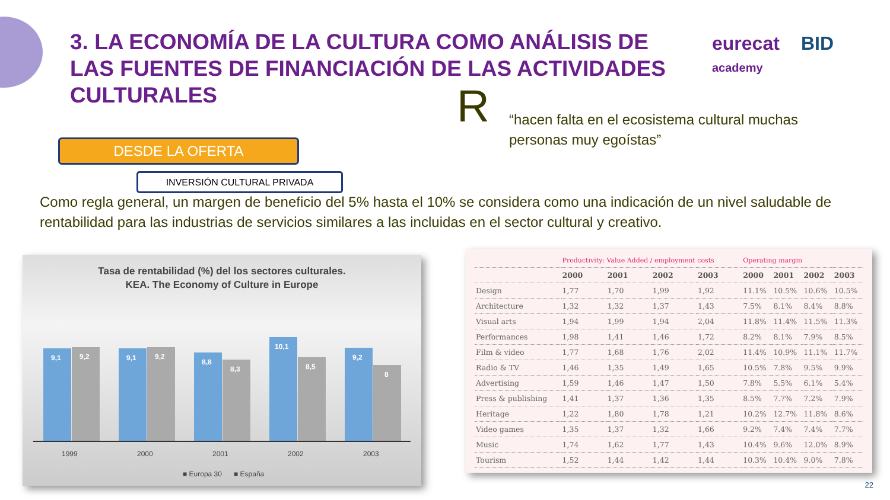3. LA ECONOMÍA DE LA CULTURA COMO ANÁLISIS DE LAS FUENTES DE FINANCIACIÓN DE LAS ACTIVIDADES CULTURALES
eurecat
academy
BID
R
“hacen falta en el ecosistema cultural muchas personas muy egoístas”
DESDE LA OFERTA
INVERSIÓN CULTURAL PRIVADA
Como regla general, un margen de beneficio del 5% hasta el 10% se considera como una indicación de un nivel saludable de rentabilidad para las industrias de servicios similares a las incluidas en el sector cultural y creativo.
Tasa de rentabilidad (%) del los sectores culturales.
KEA. The Economy of Culture in Europe
9,1
9,2
9,1
9,2
8,8
8,3
10,1
8,5
9,2
8
1999
2000
2001
2002
2003
■ Europa 30
■ España
| | Productivity: Value Added / employment costs | | | | Operating margin | | | |
| | 2000 | 2001 | 2002 | 2003 | 2000 | 2001 | 2002 | 2003 |
| Design | 1,77 | 1,70 | 1,99 | 1,92 | 11.1% | 10.5% | 10.6% | 10.5% |
| Architecture | 1,32 | 1,32 | 1,37 | 1,43 | 7.5% | 8.1% | 8.4% | 8.8% |
| Visual arts | 1,94 | 1,99 | 1,94 | 2,04 | 11.8% | 11.4% | 11.5% | 11.3% |
| Performances | 1,98 | 1,41 | 1,46 | 1,72 | 8.2% | 8.1% | 7.9% | 8.5% |
| Film & video | 1,77 | 1,68 | 1,76 | 2,02 | 11.4% | 10.9% | 11.1% | 11.7% |
| Radio & TV | 1,46 | 1,35 | 1,49 | 1,65 | 10.5% | 7.8% | 9.5% | 9.9% |
| Advertising | 1,59 | 1,46 | 1,47 | 1,50 | 7.8% | 5.5% | 6.1% | 5.4% |
| Press & publishing | 1,41 | 1,37 | 1,36 | 1,35 | 8.5% | 7.7% | 7.2% | 7.9% |
| Heritage | 1,22 | 1,80 | 1,78 | 1,21 | 10.2% | 12.7% | 11.8% | 8.6% |
| Video games | 1,35 | 1,37 | 1,32 | 1,66 | 9.2% | 7.4% | 7.4% | 7.7% |
| Music | 1,74 | 1,62 | 1,77 | 1,43 | 10.4% | 9.6% | 12.0% | 8.9% |
| Tourism | 1,52 | 1,44 | 1,42 | 1,44 | 10.3% | 10.4% | 9.0% | 7.8% |
22